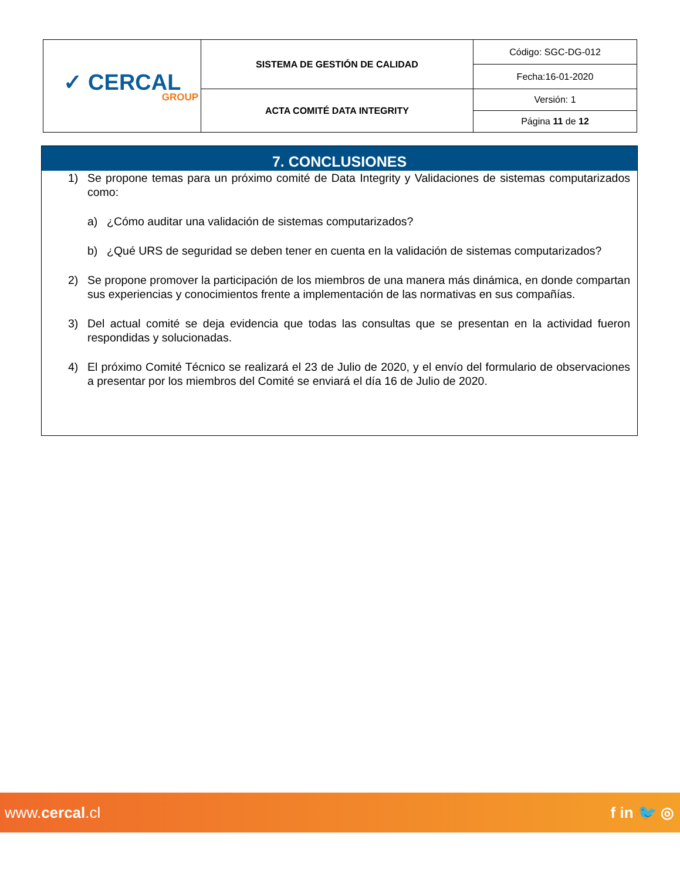| ✓ CERCAL GROUP | SISTEMA DE GESTIÓN DE CALIDAD | Código: SGC-DG-012 |
| | | Fecha:16-01-2020 |
| | ACTA COMITÉ DATA INTEGRITY | Versión: 1 |
| | | Página 11 de 12 |
7. CONCLUSIONES
1) Se propone temas para un próximo comité de Data Integrity y Validaciones de sistemas computarizados como:
a) ¿Cómo auditar una validación de sistemas computarizados?
b) ¿Qué URS de seguridad se deben tener en cuenta en la validación de sistemas computarizados?
2) Se propone promover la participación de los miembros de una manera más dinámica, en donde compartan sus experiencias y conocimientos frente a implementación de las normativas en sus compañías.
3) Del actual comité se deja evidencia que todas las consultas que se presentan en la actividad fueron respondidas y solucionadas.
4) El próximo Comité Técnico se realizará el 23 de Julio de 2020, y el envío del formulario de observaciones a presentar por los miembros del Comité se enviará el día 16 de Julio de 2020.
www.cercal.cl f in 🐦 ◎